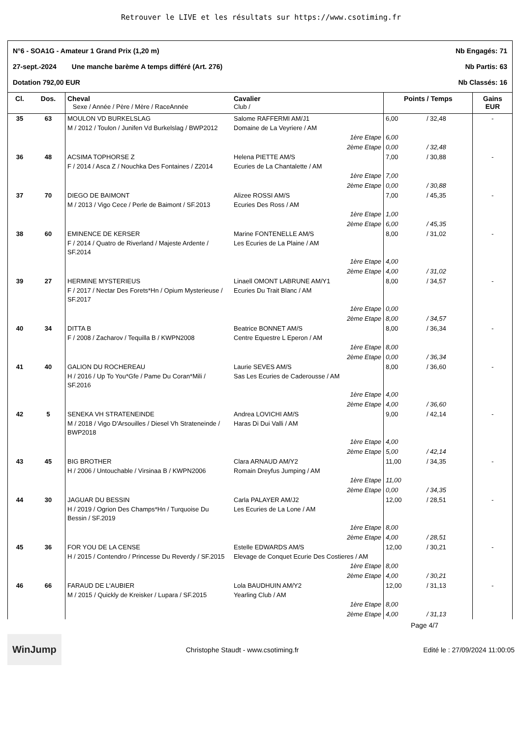Retrouver le LIVE et les résultats sur https://www.csotiming.fr
N°6 - SOA1G - Amateur 1 Grand Prix (1,20 m) Nb Engagés: 71
27-sept.-2024 Une manche barème A temps différé (Art. 276) Nb Partis: 63
Dotation 792,00 EUR Nb Classés: 16
| Cl. | Dos. | Cheval Sexe / Année / Père / Mère / RaceAnnée | Cavalier Club / | Points / Temps | | Gains EUR |
| --- | --- | --- | --- | --- | --- | --- |
| 35 | 63 | MOULON VD BURKELSLAG M / 2012 / Toulon / Junifen Vd Burkelslag / BWP2012 | Salome RAFFERMI AM/J1 Domaine de La Veyriere / AM | 6,00 | / 32,48 | - |
| | | | 1ère Etape 2ème Etape | 6,00 0,00 | / 32,48 | |
| 36 | 48 | ACSIMA TOPHORSE Z F / 2014 / Asca Z / Nouchka Des Fontaines / Z2014 | Helena PIETTE AM/S Ecuries de La Chantalette / AM | 7,00 | / 30,88 | - |
| | | | 1ère Etape 2ème Etape | 7,00 0,00 | / 30,88 | |
| 37 | 70 | DIEGO DE BAIMONT M / 2013 / Vigo Cece / Perle de Baimont / SF.2013 | Alizee ROSSI AM/S Ecuries Des Ross / AM | 7,00 | / 45,35 | - |
| | | | 1ère Etape 2ème Etape | 1,00 6,00 | / 45,35 | |
| 38 | 60 | EMINENCE DE KERSER F / 2014 / Quatro de Riverland / Majeste Ardente / SF.2014 | Marine FONTENELLE AM/S Les Ecuries de La Plaine / AM | 8,00 | / 31,02 | - |
| | | | 1ère Etape 2ème Etape | 4,00 4,00 | / 31,02 | |
| 39 | 27 | HERMINE MYSTERIEUS F / 2017 / Nectar Des Forets*Hn / Opium Mysterieuse / SF.2017 | Linaell OMONT LABRUNE AM/Y1 Ecuries Du Trait Blanc / AM | 8,00 | / 34,57 | - |
| | | | 1ère Etape 2ème Etape | 0,00 8,00 | / 34,57 | |
| 40 | 34 | DITTA B F / 2008 / Zacharov / Tequilla B / KWPN2008 | Beatrice BONNET AM/S Centre Equestre L Eperon / AM | 8,00 | / 36,34 | - |
| | | | 1ère Etape 2ème Etape | 8,00 0,00 | / 36,34 | |
| 41 | 40 | GALION DU ROCHEREAU H / 2016 / Up To You*Gfe / Pame Du Coran*Mili / SF.2016 | Laurie SEVES AM/S Sas Les Ecuries de Caderousse / AM | 8,00 | / 36,60 | - |
| | | | 1ère Etape 2ème Etape | 4,00 4,00 | / 36,60 | |
| 42 | 5 | SENEKA VH STRATENEINDE M / 2018 / Vigo D'Arsouilles / Diesel Vh Strateneinde / BWP2018 | Andrea LOVICHI AM/S Haras Di Dui Valli / AM | 9,00 | / 42,14 | - |
| | | | 1ère Etape 2ème Etape | 4,00 5,00 | / 42,14 | |
| 43 | 45 | BIG BROTHER H / 2006 / Untouchable / Virsinaa B / KWPN2006 | Clara ARNAUD AM/Y2 Romain Dreyfus Jumping / AM | 11,00 | / 34,35 | - |
| | | | 1ère Etape 2ème Etape | 11,00 0,00 | / 34,35 | |
| 44 | 30 | JAGUAR DU BESSIN H / 2019 / Ogrion Des Champs*Hn / Turquoise Du Bessin / SF.2019 | Carla PALAYER AM/J2 Les Ecuries de La Lone / AM | 12,00 | / 28,51 | - |
| | | | 1ère Etape 2ème Etape | 8,00 4,00 | / 28,51 | |
| 45 | 36 | FOR YOU DE LA CENSE H / 2015 / Contendro / Princesse Du Reverdy / SF.2015 | Estelle EDWARDS AM/S Elevage de Conquet Ecurie Des Costieres / AM | 12,00 | / 30,21 | - |
| | | | 1ère Etape 2ème Etape | 8,00 4,00 | / 30,21 | |
| 46 | 66 | FARAUD DE L'AUBIER M / 2015 / Quickly de Kreisker / Lupara / SF.2015 | Lola BAUDHUIN AM/Y2 Yearling Club / AM | 12,00 | / 31,13 | - |
| | | | 1ère Etape 2ème Etape | 8,00 4,00 | / 31,13 | |
Page 4/7
WinJump Christophe Staudt - www.csotiming.fr Edité le : 27/09/2024 11:00:05